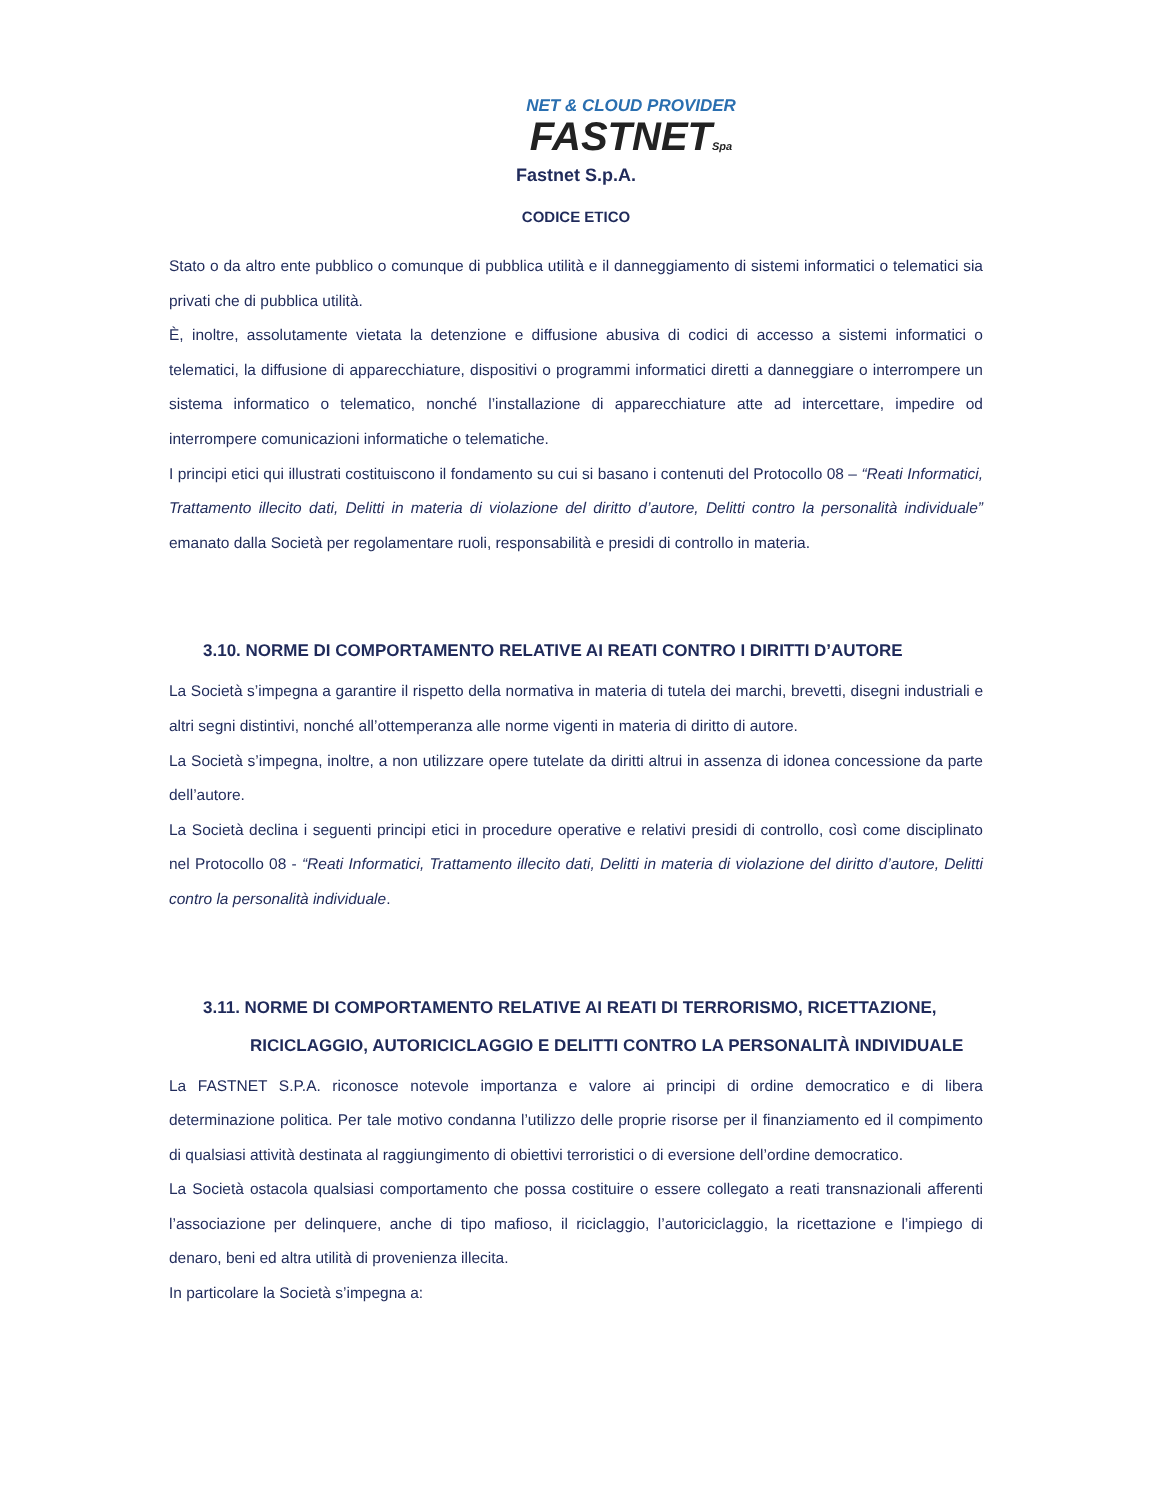NET & CLOUD PROVIDER
FASTNETSpa
Fastnet S.p.A.
CODICE ETICO
Stato o da altro ente pubblico o comunque di pubblica utilità e il danneggiamento di sistemi informatici o telematici sia privati che di pubblica utilità.
È, inoltre, assolutamente vietata la detenzione e diffusione abusiva di codici di accesso a sistemi informatici o telematici, la diffusione di apparecchiature, dispositivi o programmi informatici diretti a danneggiare o interrompere un sistema informatico o telematico, nonché l’installazione di apparecchiature atte ad intercettare, impedire od interrompere comunicazioni informatiche o telematiche.
I principi etici qui illustrati costituiscono il fondamento su cui si basano i contenuti del Protocollo 08 – “Reati Informatici, Trattamento illecito dati, Delitti in materia di violazione del diritto d’autore, Delitti contro la personalità individuale” emanato dalla Società per regolamentare ruoli, responsabilità e presidi di controllo in materia.
3.10. NORME DI COMPORTAMENTO RELATIVE AI REATI CONTRO I DIRITTI D’AUTORE
La Società s’impegna a garantire il rispetto della normativa in materia di tutela dei marchi, brevetti, disegni industriali e altri segni distintivi, nonché all’ottemperanza alle norme vigenti in materia di diritto di autore.
La Società s’impegna, inoltre, a non utilizzare opere tutelate da diritti altrui in assenza di idonea concessione da parte dell’autore.
La Società declina i seguenti principi etici in procedure operative e relativi presidi di controllo, così come disciplinato nel Protocollo 08 - “Reati Informatici, Trattamento illecito dati, Delitti in materia di violazione del diritto d’autore, Delitti contro la personalità individuale.
3.11. NORME DI COMPORTAMENTO RELATIVE AI REATI DI TERRORISMO, RICETTAZIONE, RICICLAGGIO, AUTORICICLAGGIO E DELITTI CONTRO LA PERSONALITÀ INDIVIDUALE
La FASTNET S.P.A. riconosce notevole importanza e valore ai principi di ordine democratico e di libera determinazione politica. Per tale motivo condanna l’utilizzo delle proprie risorse per il finanziamento ed il compimento di qualsiasi attività destinata al raggiungimento di obiettivi terroristici o di eversione dell’ordine democratico.
La Società ostacola qualsiasi comportamento che possa costituire o essere collegato a reati transnazionali afferenti l’associazione per delinquere, anche di tipo mafioso, il riciclaggio, l’autoriciclaggio, la ricettazione e l’impiego di denaro, beni ed altra utilità di provenienza illecita.
In particolare la Società s’impegna a: